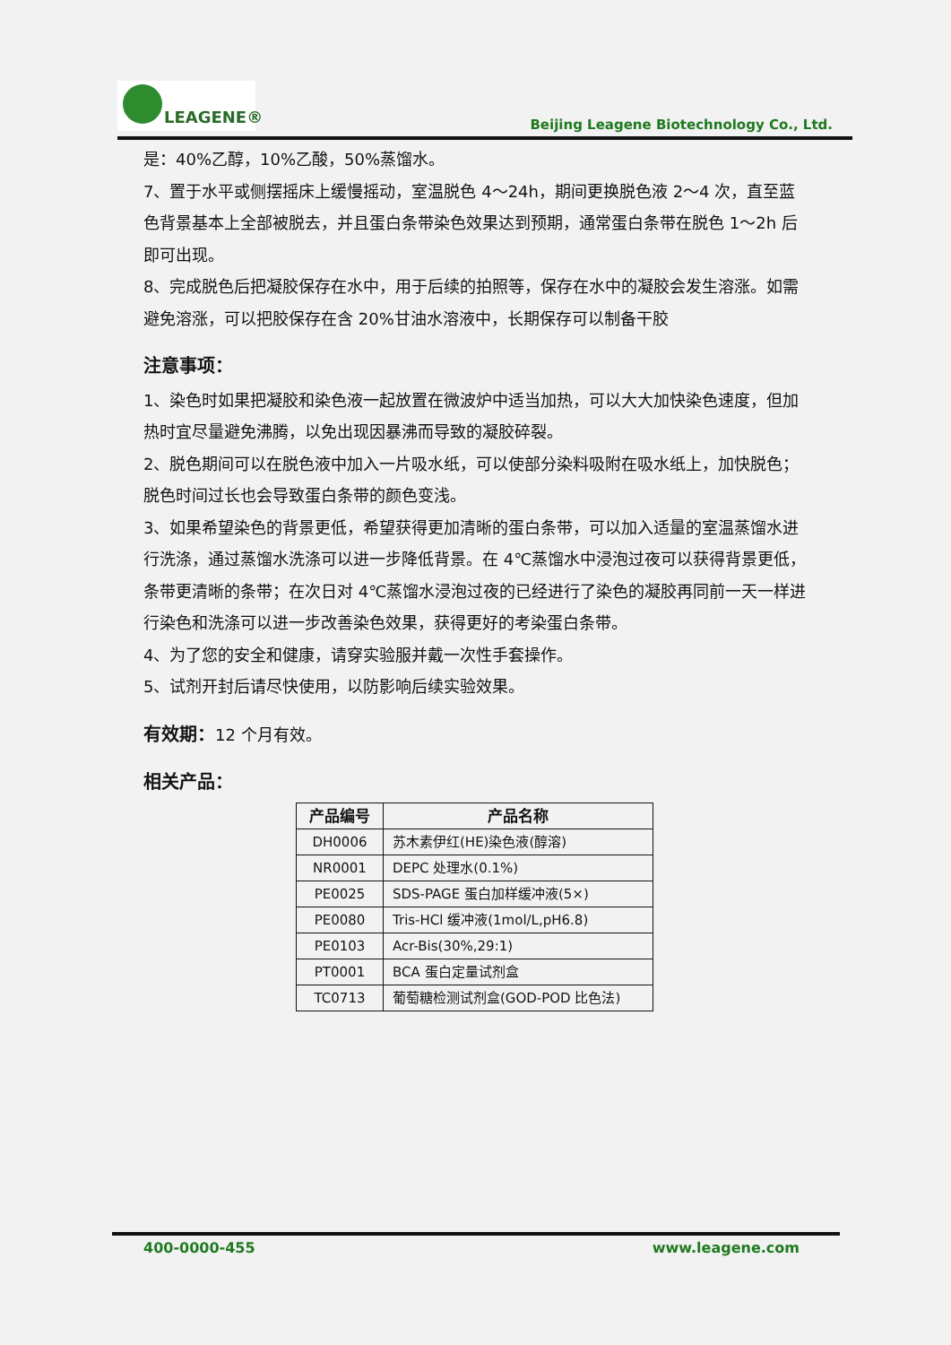LEAGENE®
Beijing Leagene Biotechnology Co., Ltd.
是：40%乙醇，10%乙酸，50%蒸馏水。
7、置于水平或侧摆摇床上缓慢摇动，室温脱色 4～24h，期间更换脱色液 2～4 次，直至蓝色背景基本上全部被脱去，并且蛋白条带染色效果达到预期，通常蛋白条带在脱色 1～2h 后即可出现。
8、完成脱色后把凝胶保存在水中，用于后续的拍照等，保存在水中的凝胶会发生溶涨。如需避免溶涨，可以把胶保存在含 20%甘油水溶液中，长期保存可以制备干胶
注意事项：
1、染色时如果把凝胶和染色液一起放置在微波炉中适当加热，可以大大加快染色速度，但加热时宜尽量避免沸腾，以免出现因暴沸而导致的凝胶碎裂。
2、脱色期间可以在脱色液中加入一片吸水纸，可以使部分染料吸附在吸水纸上，加快脱色；脱色时间过长也会导致蛋白条带的颜色变浅。
3、如果希望染色的背景更低，希望获得更加清晰的蛋白条带，可以加入适量的室温蒸馏水进行洗涤，通过蒸馏水洗涤可以进一步降低背景。在 4℃蒸馏水中浸泡过夜可以获得背景更低，条带更清晰的条带；在次日对 4℃蒸馏水浸泡过夜的已经进行了染色的凝胶再同前一天一样进行染色和洗涤可以进一步改善染色效果，获得更好的考染蛋白条带。
4、为了您的安全和健康，请穿实验服并戴一次性手套操作。
5、试剂开封后请尽快使用，以防影响后续实验效果。
有效期：12 个月有效。
相关产品：
| 产品编号 | 产品名称 |
| --- | --- |
| DH0006 | 苏木素伊红(HE)染色液(醇溶) |
| NR0001 | DEPC 处理水(0.1%) |
| PE0025 | SDS-PAGE 蛋白加样缓冲液(5×) |
| PE0080 | Tris-HCl 缓冲液(1mol/L,pH6.8) |
| PE0103 | Acr-Bis(30%,29:1) |
| PT0001 | BCA 蛋白定量试剂盒 |
| TC0713 | 葡萄糖检测试剂盒(GOD-POD 比色法) |
400-0000-455 www.leagene.com